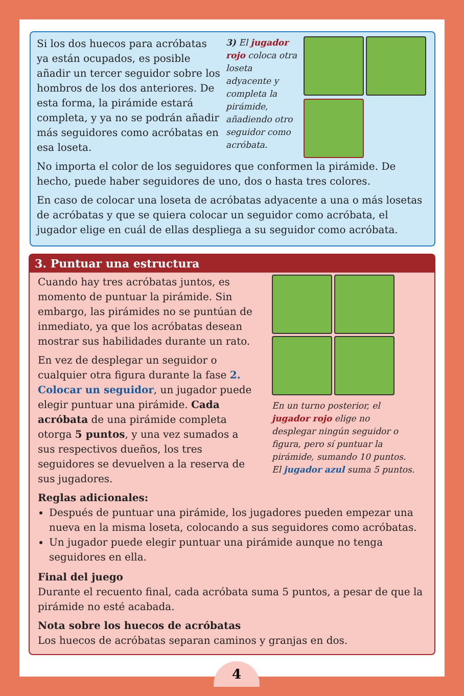Si los dos huecos para acróbatas ya están ocupados, es posible añadir un tercer seguidor sobre los hombros de los dos anteriores. De esta forma, la pirámide estará completa, y ya no se podrán añadir más seguidores como acróbatas en esa loseta.
3) El jugador rojo coloca otra loseta adyacente y completa la pirámide, añadiendo otro seguidor como acróbata.
No importa el color de los seguidores que conformen la pirámide. De hecho, puede haber seguidores de uno, dos o hasta tres colores.
En caso de colocar una loseta de acróbatas adyacente a una o más losetas de acróbatas y que se quiera colocar un seguidor como acróbata, el jugador elige en cuál de ellas despliega a su seguidor como acróbata.
3. Puntuar una estructura
Cuando hay tres acróbatas juntos, es momento de puntuar la pirámide. Sin embargo, las pirámides no se puntúan de inmediato, ya que los acróbatas desean mostrar sus habilidades durante un rato.
En vez de desplegar un seguidor o cualquier otra figura durante la fase 2. Colocar un seguidor, un jugador puede elegir puntuar una pirámide. Cada acróbata de una pirámide completa otorga 5 puntos, y una vez sumados a sus respectivos dueños, los tres seguidores se devuelven a la reserva de sus jugadores.
En un turno posterior, el jugador rojo elige no desplegar ningún seguidor o figura, pero sí puntuar la pirámide, sumando 10 puntos. El jugador azul suma 5 puntos.
Reglas adicionales:
Después de puntuar una pirámide, los jugadores pueden empezar una nueva en la misma loseta, colocando a sus seguidores como acróbatas.
Un jugador puede elegir puntuar una pirámide aunque no tenga seguidores en ella.
Final del juego
Durante el recuento final, cada acróbata suma 5 puntos, a pesar de que la pirámide no esté acabada.
Nota sobre los huecos de acróbatas
Los huecos de acróbatas separan caminos y granjas en dos.
4